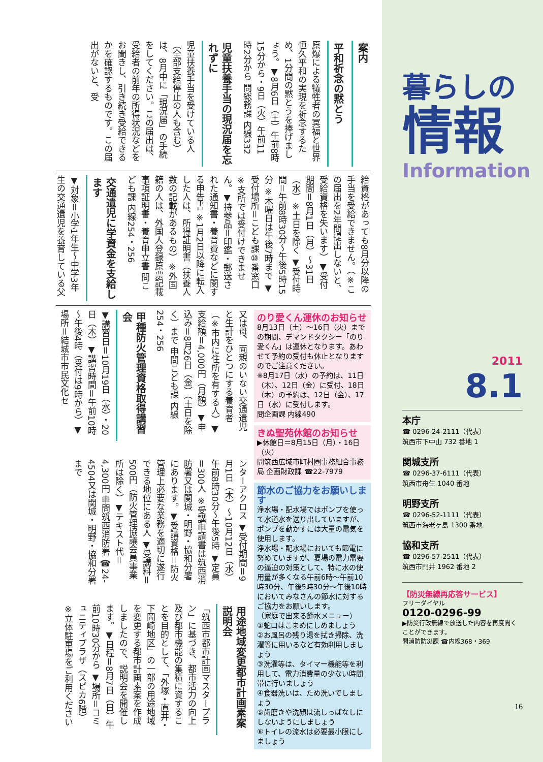案内
平和祈念の黙とう
原爆による犠牲者の冥福と世界恒久平和の実現を祈念するため、1分間の黙とうを捧げましょう。▼8月6日（土）午前8時15分から・9日（火）午前11時2分から 問総務課 内線332
児童扶養手当の現況届を忘れずに
児童扶養手当を受けている人（全部支給停止の人も含む）は、8月中に「現況届」の手続をしてください。この届出は、受給者の前年の所得状況などをお聞きし、引き続き受給できるかを確認するものです。この届出がないと、受
給資格があっても8月分以降の手当を受給できません。（※この届出を2年間提出しないと、受給資格を失います）▼受付期間＝8月1日（月）～31日（水）※土日を除く ▼受付時間＝午前8時30分～午後5時15分 ※木曜日は午後7時まで ▼受付場所＝こども課⑩番窓口 ※支所では受付けできません。▼持参品＝印鑑・郵送された通知書・養育費などに関する申告書 ※1月2日以降に転入した人は、所得証明書（扶養人数の記載があるもの）※外国籍の人は、外国人登録原票記載事項証明書・養育申立書 問こども課 内線254・256
交通遺児に学資金を支給します
▼対象＝小学1年生～中学3年生の交通遺児を養育している父
のり愛くん運休のお知らせ
8月13日（土）～16日（火）までの期間、デマンドタクシー「のり愛くん」は運休となります。あわせて予約の受付も休止となりますのでご注意ください。
※8月17日（水）の予約は、11日（木）、12日（金）に受付、18日（木）の予約は、12日（金）、17日（水）に受付します。
問企画課 内線490
きぬ聖苑休館のお知らせ
▶休館日＝8月15日（月）・16日（火）
問筑西広域市町村圏事務組合事務局 企画財政課 ☎22-7979
節水のご協力をお願いします
浄水場・配水場ではポンプを使って水道水を送り出していますが、ポンプを動かすには大量の電気を使用します。
浄水場・配水場においても節電に努めていますが、夏場の電力需要の逼迫の対策として、特に水の使用量が多くなる午前6時～午前10時30分、午後5時30分～午後10時においてみなさんの節水に対するご協力をお願いします。
（家庭で出来る節水メニュー）
①蛇口はこまめにしめましょう
②お風呂の残り湯を拭き掃除、洗濯等に用いるなど有効利用しましょう
③洗濯等は、タイマー機能等を利用して、電力消費量の少ない時間帯に行いましょう
④食器洗いは、ため洗いでしましょう
⑤歯磨きや洗顔は流しっぱなしにしないようにしましょう
⑥トイレの流水は必要最小限にしましょう
又は母、両親のいない交通遺児と生計をひとつにする養育者（※市内に住所を有する人）▼支給額＝4,000円（月額）▼申込み＝8月26日（金）（土日を除く）まで 申問こども課 内線254・256
甲種防火管理資格取得講習会
▼講習日＝10月19日（水）・20日（木）▼講習時間＝午前10時～午後4時（受付は9時から）▼場所＝結城市市民文化セ
ンターアクロス ▼受付期間＝9月1日（木）～10月12日（水）午前8時30分～午後5時 ▼定員＝300人 ※受講申請書は筑西消防署又は関城・明野・協和分署にあります。▼受講資格＝防火管理上必要な業務を適切に遂行できる地位にある人 ▼受講料＝500円（防火管理協議会員事業所は除く）▼テキスト代＝4,300円 申問筑西消防署 ☎24-4504又は関城・明野・協和分署まで
用途地域変更都市計画素案説明会
「筑西市都市計画マスタープラン」に基づき、都市活力の向上及び都市機能の集積に資することを目的として、「外塚・直井・下岡崎地区」の一部の用途地域を変更する都市計画素案を作成しましたので、説明会を開催します。▼日程＝8月7日（日）午前10時30分から ▼場所＝コミュニティプラザ（スピカ6階）※立体駐車場をご利用ください
暮らしの
情報
Information
2011
8.1
本庁
☎ 0296-24-2111（代表）
筑西市下中山 732 番地 1
関城支所
☎ 0296-37-6111（代表）
筑西市舟生 1040 番地
明野支所
☎ 0296-52-1111（代表）
筑西市海老ヶ島 1300 番地
協和支所
☎ 0296-57-2511（代表）
筑西市門井 1962 番地 2
【防災無線再応答サービス】
フリーダイヤル
0120-0296-99
▶防災行政無線で放送した内容を再度聞くことができます。
問消防防災課 ☎内線368・369
16